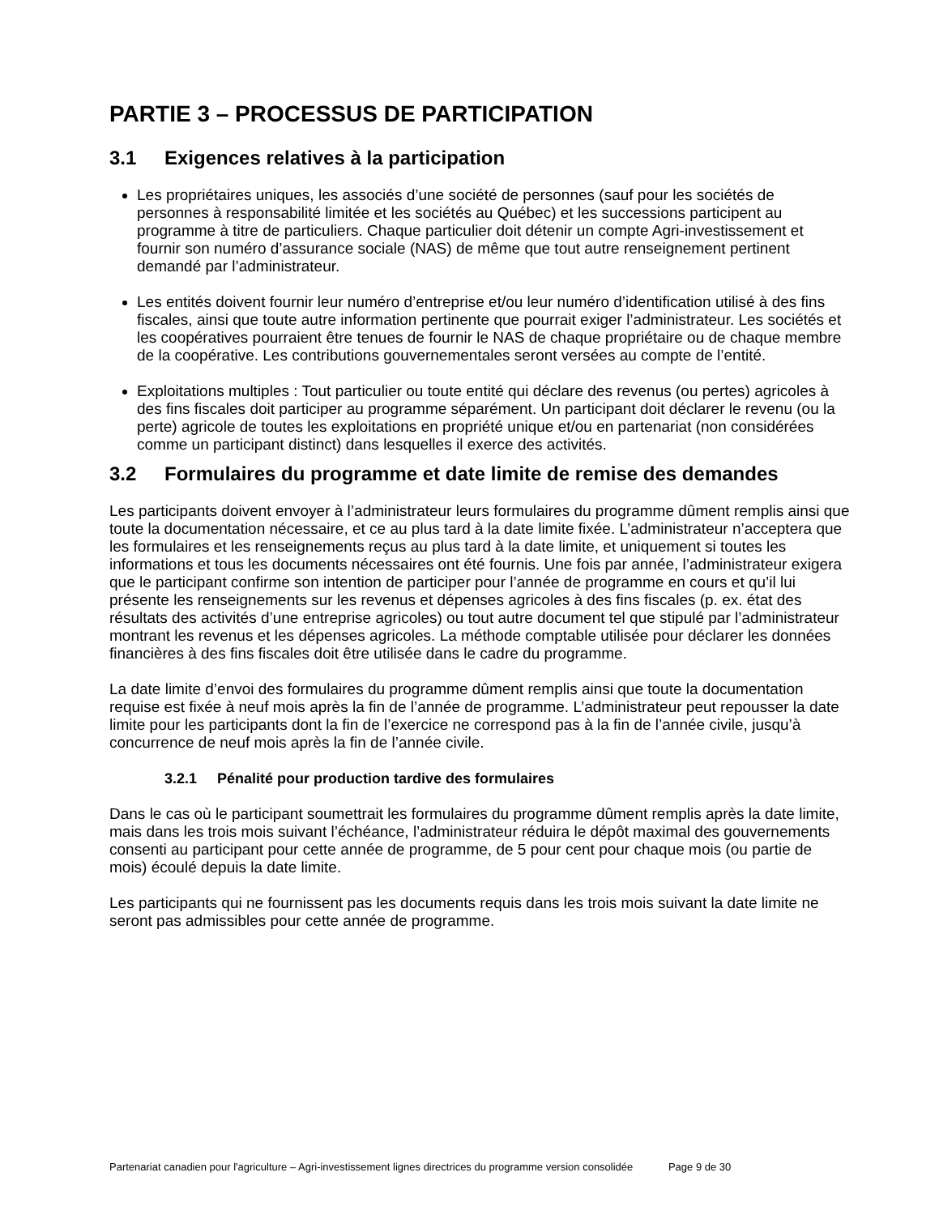PARTIE 3 – PROCESSUS DE PARTICIPATION
3.1 Exigences relatives à la participation
Les propriétaires uniques, les associés d’une société de personnes (sauf pour les sociétés de personnes à responsabilité limitée et les sociétés au Québec) et les successions participent au programme à titre de particuliers. Chaque particulier doit détenir un compte Agri-investissement et fournir son numéro d’assurance sociale (NAS) de même que tout autre renseignement pertinent demandé par l’administrateur.
Les entités doivent fournir leur numéro d’entreprise et/ou leur numéro d’identification utilisé à des fins fiscales, ainsi que toute autre information pertinente que pourrait exiger l’administrateur. Les sociétés et les coopératives pourraient être tenues de fournir le NAS de chaque propriétaire ou de chaque membre de la coopérative. Les contributions gouvernementales seront versées au compte de l’entité.
Exploitations multiples : Tout particulier ou toute entité qui déclare des revenus (ou pertes) agricoles à des fins fiscales doit participer au programme séparément. Un participant doit déclarer le revenu (ou la perte) agricole de toutes les exploitations en propriété unique et/ou en partenariat (non considérées comme un participant distinct) dans lesquelles il exerce des activités.
3.2 Formulaires du programme et date limite de remise des demandes
Les participants doivent envoyer à l’administrateur leurs formulaires du programme dûment remplis ainsi que toute la documentation nécessaire, et ce au plus tard à la date limite fixée. L’administrateur n’acceptera que les formulaires et les renseignements reçus au plus tard à la date limite, et uniquement si toutes les informations et tous les documents nécessaires ont été fournis. Une fois par année, l’administrateur exigera que le participant confirme son intention de participer pour l’année de programme en cours et qu’il lui présente les renseignements sur les revenus et dépenses agricoles à des fins fiscales (p. ex. état des résultats des activités d’une entreprise agricoles) ou tout autre document tel que stipulé par l’administrateur montrant les revenus et les dépenses agricoles. La méthode comptable utilisée pour déclarer les données financières à des fins fiscales doit être utilisée dans le cadre du programme.
La date limite d’envoi des formulaires du programme dûment remplis ainsi que toute la documentation requise est fixée à neuf mois après la fin de l’année de programme. L’administrateur peut repousser la date limite pour les participants dont la fin de l’exercice ne correspond pas à la fin de l’année civile, jusqu’à concurrence de neuf mois après la fin de l’année civile.
3.2.1 Pénalité pour production tardive des formulaires
Dans le cas où le participant soumettrait les formulaires du programme dûment remplis après la date limite, mais dans les trois mois suivant l’échéance, l’administrateur réduira le dépôt maximal des gouvernements consenti au participant pour cette année de programme, de 5 pour cent pour chaque mois (ou partie de mois) écoulé depuis la date limite.
Les participants qui ne fournissent pas les documents requis dans les trois mois suivant la date limite ne seront pas admissibles pour cette année de programme.
Partenariat canadien pour l'agriculture – Agri-investissement lignes directrices du programme version consolidée Page 9 de 30